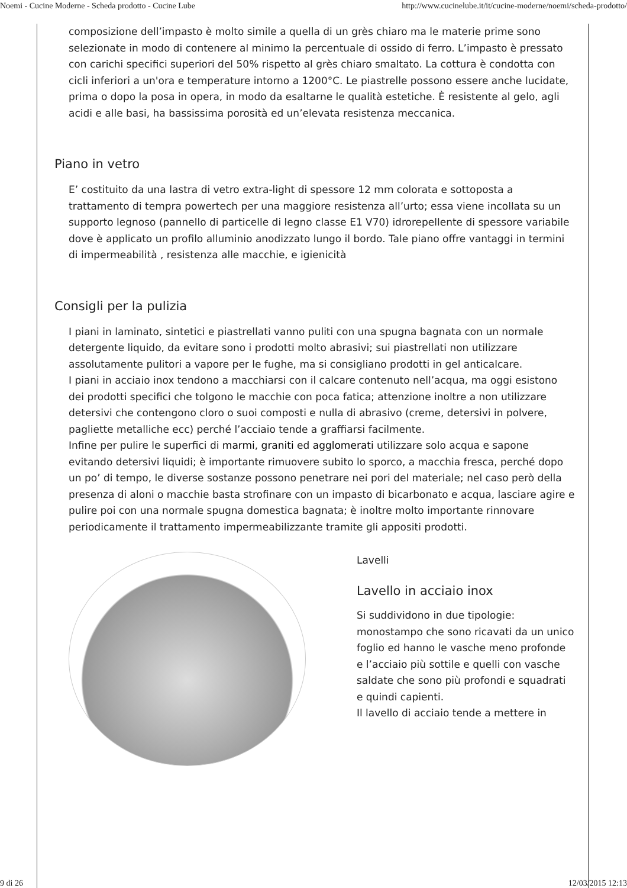Noemi - Cucine Moderne - Scheda prodotto - Cucine Lube http://www.cucinelube.it/it/cucine-moderne/noemi/scheda-prodotto/
composizione dell’impasto è molto simile a quella di un grès chiaro ma le materie prime sono selezionate in modo di contenere al minimo la percentuale di ossido di ferro. L’impasto è pressato con carichi specifici superiori del 50% rispetto al grès chiaro smaltato. La cottura è condotta con cicli inferiori a un'ora e temperature intorno a 1200°C. Le piastrelle possono essere anche lucidate, prima o dopo la posa in opera, in modo da esaltarne le qualità estetiche. È resistente al gelo, agli acidi e alle basi, ha bassissima porosità ed un’elevata resistenza meccanica.
Piano in vetro
E’ costituito da una lastra di vetro extra-light di spessore 12 mm colorata e sottoposta a trattamento di tempra powertech per una maggiore resistenza all’urto; essa viene incollata su un supporto legnoso (pannello di particelle di legno classe E1 V70) idrorepellente di spessore variabile dove è applicato un profilo alluminio anodizzato lungo il bordo. Tale piano offre vantaggi in termini di impermeabilità , resistenza alle macchie, e igienicità
Consigli per la pulizia
I piani in laminato, sintetici e piastrellati vanno puliti con una spugna bagnata con un normale detergente liquido, da evitare sono i prodotti molto abrasivi; sui piastrellati non utilizzare assolutamente pulitori a vapore per le fughe, ma si consigliano prodotti in gel anticalcare.
I piani in acciaio inox tendono a macchiarsi con il calcare contenuto nell’acqua, ma oggi esistono dei prodotti specifici che tolgono le macchie con poca fatica; attenzione inoltre a non utilizzare detersivi che contengono cloro o suoi composti e nulla di abrasivo (creme, detersivi in polvere, pagliette metalliche ecc) perché l’acciaio tende a graffiarsi facilmente.
Infine per pulire le superfici di marmi, graniti ed agglomerati utilizzare solo acqua e sapone evitando detersivi liquidi; è importante rimuovere subito lo sporco, a macchia fresca, perché dopo un po’ di tempo, le diverse sostanze possono penetrare nei pori del materiale; nel caso però della presenza di aloni o macchie basta strofinare con un impasto di bicarbonato e acqua, lasciare agire e pulire poi con una normale spugna domestica bagnata; è inoltre molto importante rinnovare periodicamente il trattamento impermeabilizzante tramite gli appositi prodotti.
Lavelli
Lavello in acciaio inox
Si suddividono in due tipologie: monostampo che sono ricavati da un unico foglio ed hanno le vasche meno profonde e l’acciaio più sottile e quelli con vasche saldate che sono più profondi e squadrati e quindi capienti.
Il lavello di acciaio tende a mettere in
9 di 26 12/03/2015 12:13